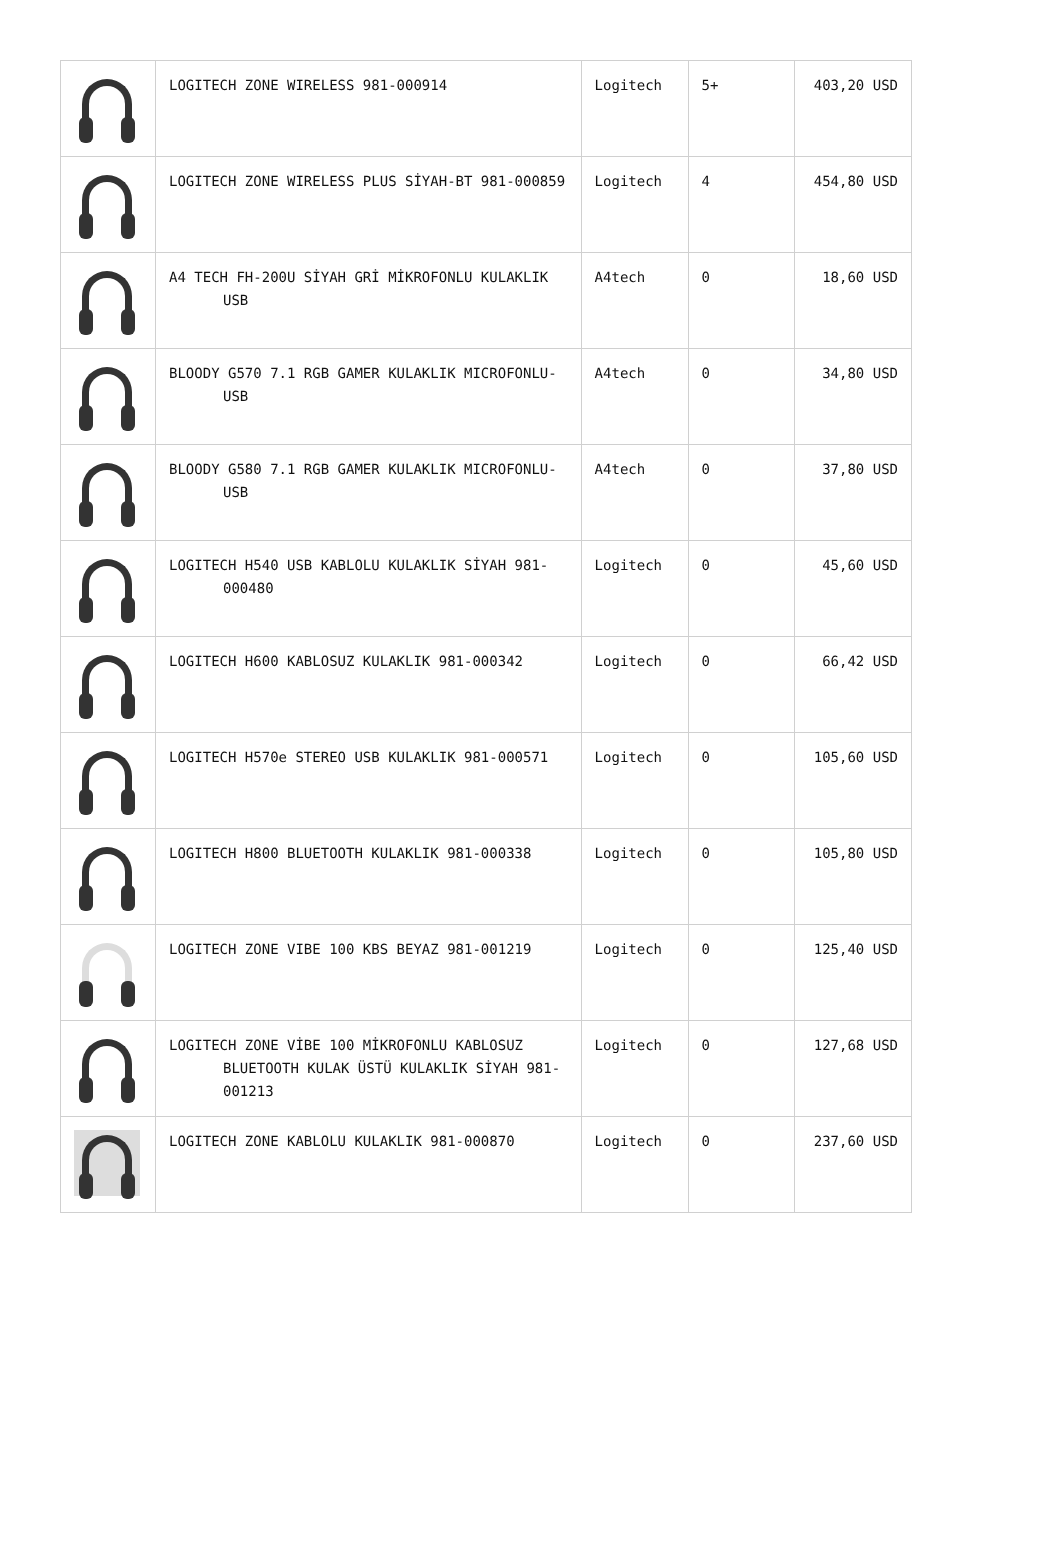| | LOGITECH ZONE WIRELESS 981-000914 | Logitech | 5+ | 403,20 USD |
| | LOGITECH ZONE WIRELESS PLUS SİYAH-BT 981-000859 | Logitech | 4 | 454,80 USD |
| | A4 TECH FH-200U SİYAH GRİ MİKROFONLU KULAKLIK USB | A4tech | 0 | 18,60 USD |
| | BLOODY G570 7.1 RGB GAMER KULAKLIK MICROFONLU-USB | A4tech | 0 | 34,80 USD |
| | BLOODY G580 7.1 RGB GAMER KULAKLIK MICROFONLU-USB | A4tech | 0 | 37,80 USD |
| | LOGITECH H540 USB KABLOLU KULAKLIK SİYAH 981-000480 | Logitech | 0 | 45,60 USD |
| | LOGITECH H600 KABLOSUZ KULAKLIK 981-000342 | Logitech | 0 | 66,42 USD |
| | LOGITECH H570e STEREO USB KULAKLIK 981-000571 | Logitech | 0 | 105,60 USD |
| | LOGITECH H800 BLUETOOTH KULAKLIK 981-000338 | Logitech | 0 | 105,80 USD |
| | LOGITECH ZONE VIBE 100 KBS BEYAZ 981-001219 | Logitech | 0 | 125,40 USD |
| | LOGITECH ZONE VİBE 100 MİKROFONLU KABLOSUZ BLUETOOTH KULAK ÜSTÜ KULAKLIK SİYAH 981-001213 | Logitech | 0 | 127,68 USD |
| | LOGITECH ZONE KABLOLU KULAKLIK 981-000870 | Logitech | 0 | 237,60 USD |